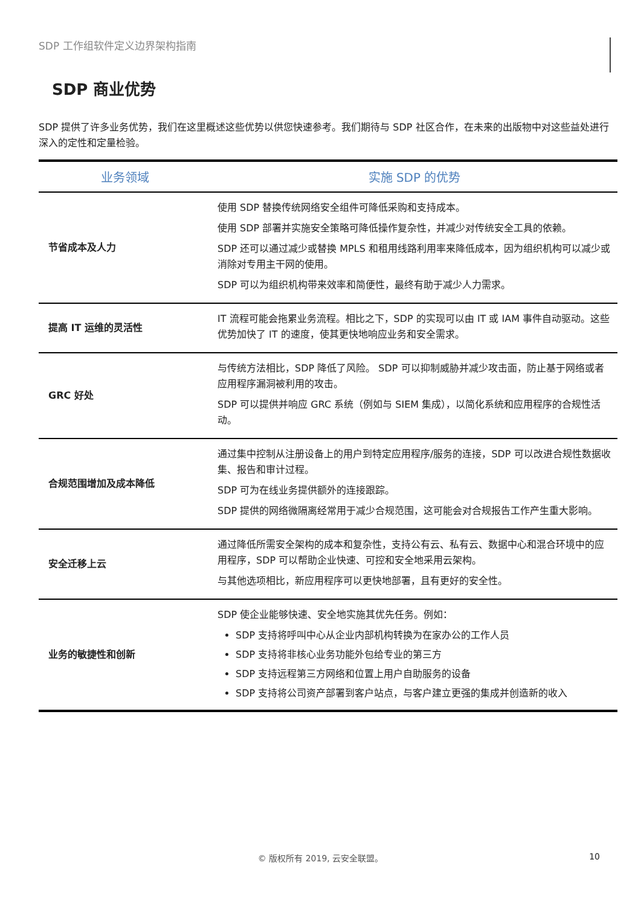SDP 工作组软件定义边界架构指南
SDP 商业优势
SDP 提供了许多业务优势，我们在这里概述这些优势以供您快速参考。我们期待与 SDP 社区合作，在未来的出版物中对这些益处进行深入的定性和定量检验。
| 业务领域 | 实施 SDP 的优势 |
| --- | --- |
| 节省成本及人力 | 使用 SDP 替换传统网络安全组件可降低采购和支持成本。 使用 SDP 部署并实施安全策略可降低操作复杂性，并减少对传统安全工具的依赖。 SDP 还可以通过减少或替换 MPLS 和租用线路利用率来降低成本，因为组织机构可以减少或消除对专用主干网的使用。 SDP 可以为组织机构带来效率和简便性，最终有助于减少人力需求。 |
| 提高 IT 运维的灵活性 | IT 流程可能会拖累业务流程。相比之下，SDP 的实现可以由 IT 或 IAM 事件自动驱动。这些优势加快了 IT 的速度，使其更快地响应业务和安全需求。 |
| GRC 好处 | 与传统方法相比，SDP 降低了风险。 SDP 可以抑制威胁并减少攻击面，防止基于网络或者应用程序漏洞被利用的攻击。 SDP 可以提供并响应 GRC 系统（例如与 SIEM 集成），以简化系统和应用程序的合规性活动。 |
| 合规范围增加及成本降低 | 通过集中控制从注册设备上的用户到特定应用程序/服务的连接，SDP 可以改进合规性数据收集、报告和审计过程。 SDP 可为在线业务提供额外的连接跟踪。 SDP 提供的网络微隔离经常用于减少合规范围，这可能会对合规报告工作产生重大影响。 |
| 安全迁移上云 | 通过降低所需安全架构的成本和复杂性，支持公有云、私有云、数据中心和混合环境中的应用程序，SDP 可以帮助企业快速、可控和安全地采用云架构。 与其他选项相比，新应用程序可以更快地部署，且有更好的安全性。 |
| 业务的敏捷性和创新 | SDP 使企业能够快速、安全地实施其优先任务。例如： SDP 支持将呼叫中心从企业内部机构转换为在家办公的工作人员 SDP 支持将非核心业务功能外包给专业的第三方 SDP 支持远程第三方网络和位置上用户自助服务的设备 SDP 支持将公司资产部署到客户站点，与客户建立更强的集成并创造新的收入 |
© 版权所有 2019, 云安全联盟。 10